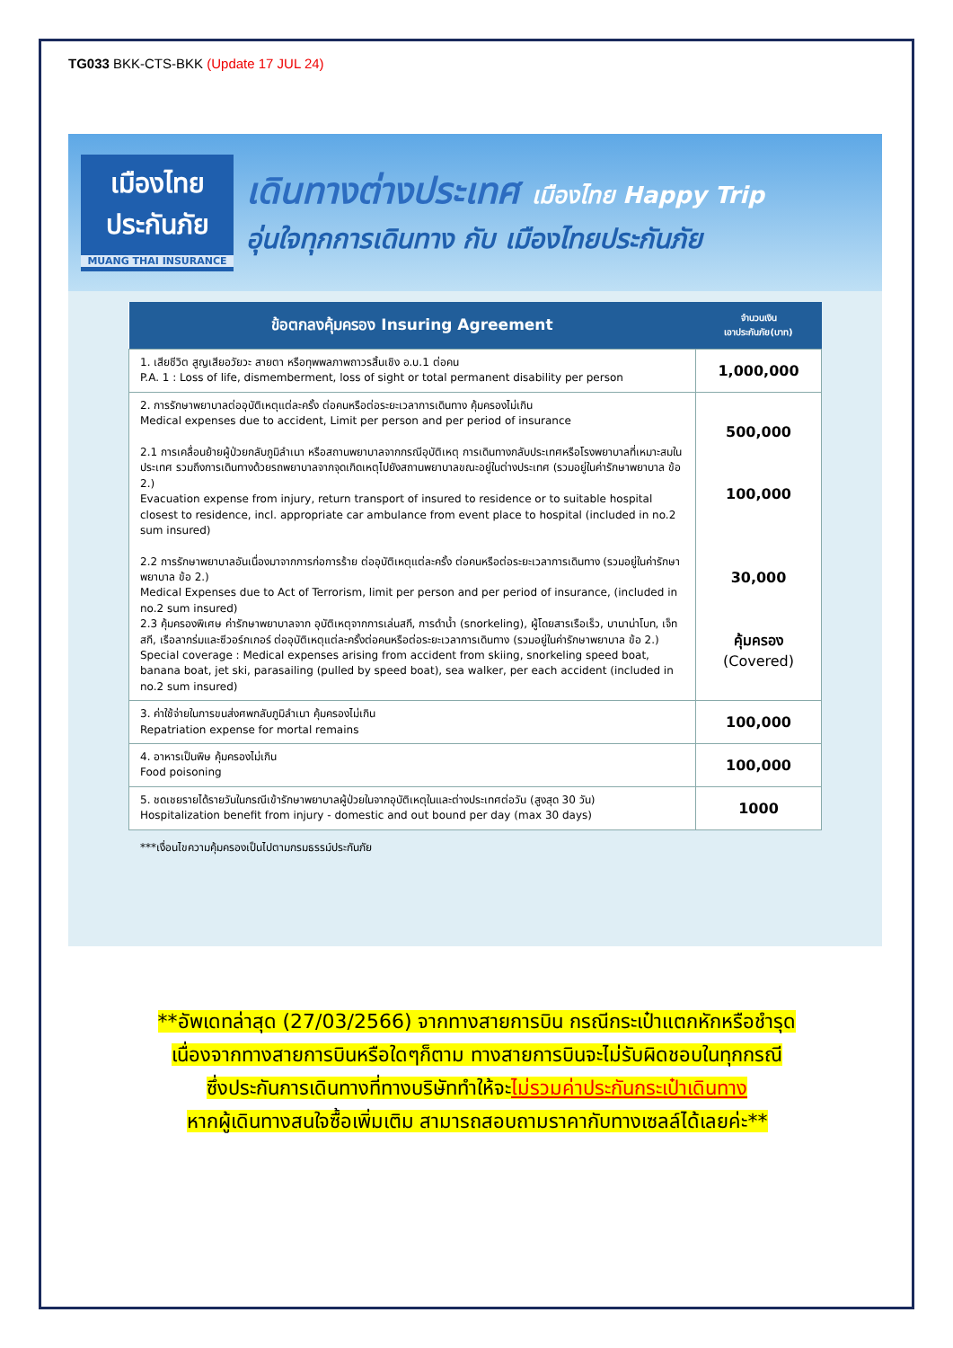TG033 BKK-CTS-BKK (Update 17 JUL 24)
เมืองไทย
ประกันภัย
MUANG THAI INSURANCE
เดินทางต่างประเทศ เมืองไทย Happy Trip
อุ่นใจทุกการเดินทาง กับ เมืองไทยประกันภัย
| ข้อตกลงคุ้มครอง Insuring Agreement | จำนวนเงิน เอาประกันภัย(บาท) |
| --- | --- |
| 1. เสียชีวิต สูญเสียอวัยวะ สายตา หรือทุพพลภาพถาวรสิ้นเชิง อ.บ.1 ต่อคน P.A. 1 : Loss of life, dismemberment, loss of sight or total permanent disability per person | 1,000,000 |
| 2. การรักษาพยาบาลต่ออุบัติเหตุแต่ละครั้ง ต่อคนหรือต่อระยะเวลาการเดินทาง คุ้มครองไม่เกิน Medical expenses due to accident, Limit per person and per period of insurance 2.1 การเคลื่อนย้ายผู้ป่วยกลับภูมิลำเนา หรือสถานพยาบาลจากกรณีอุบัติเหตุ การเดินทางกลับประเทศหรือโรงพยาบาลที่เหมาะสมในประเทศ รวมถึงการเดินทางด้วยรถพยาบาลจากจุดเกิดเหตุไปยังสถานพยาบาลขณะอยู่ในต่างประเทศ (รวมอยู่ในค่ารักษาพยาบาล ข้อ 2.) Evacuation expense from injury, return transport of insured to residence or to suitable hospital closest to residence, incl. appropriate car ambulance from event place to hospital (included in no.2 sum insured) 2.2 การรักษาพยาบาลอันเนื่องมาจากการก่อการร้าย ต่ออุบัติเหตุแต่ละครั้ง ต่อคนหรือต่อระยะเวลาการเดินทาง (รวมอยู่ในค่ารักษาพยาบาล ข้อ 2.) Medical Expenses due to Act of Terrorism, limit per person and per period of insurance, (included in no.2 sum insured) 2.3 คุ้มครองพิเศษ ค่ารักษาพยาบาลจาก อุบัติเหตุจากการเล่นสกี, การดำน้ำ (snorkeling), ผู้โดยสารเรือเร็ว, บานาน่าโบท, เจ็ทสกี, เรือลากร่มและซีวอร์กเกอร์ ต่ออุบัติเหตุแต่ละครั้งต่อคนหรือต่อระยะเวลาการเดินทาง (รวมอยู่ในค่ารักษาพยาบาล ข้อ 2.) Special coverage : Medical expenses arising from accident from skiing, snorkeling speed boat, banana boat, jet ski, parasailing (pulled by speed boat), sea walker, per each accident (included in no.2 sum insured) | 500,000 100,000 30,000 คุ้มครอง (Covered) |
| 3. ค่าใช้จ่ายในการขนส่งศพกลับภูมิลำเนา คุ้มครองไม่เกิน Repatriation expense for mortal remains | 100,000 |
| 4. อาหารเป็นพิษ คุ้มครองไม่เกิน Food poisoning | 100,000 |
| 5. ชดเชยรายได้รายวันในกรณีเข้ารักษาพยาบาลผู้ป่วยในจากอุบัติเหตุในและต่างประเทศต่อวัน (สูงสุด 30 วัน) Hospitalization benefit from injury - domestic and out bound per day (max 30 days) | 1000 |
***เงื่อนไขความคุ้มครองเป็นไปตามกรมธรรม์ประกันภัย
**อัพเดทล่าสุด (27/03/2566) จากทางสายการบิน กรณีกระเป๋าแตกหักหรือชำรุด
เนื่องจากทางสายการบินหรือใดๆก็ตาม ทางสายการบินจะไม่รับผิดชอบในทุกกรณี
ซึ่งประกันการเดินทางที่ทางบริษัททำให้จะไม่รวมค่าประกันกระเป๋าเดินทาง
หากผู้เดินทางสนใจซื้อเพิ่มเติม สามารถสอบถามราคากับทางเซลล์ได้เลยค่ะ**